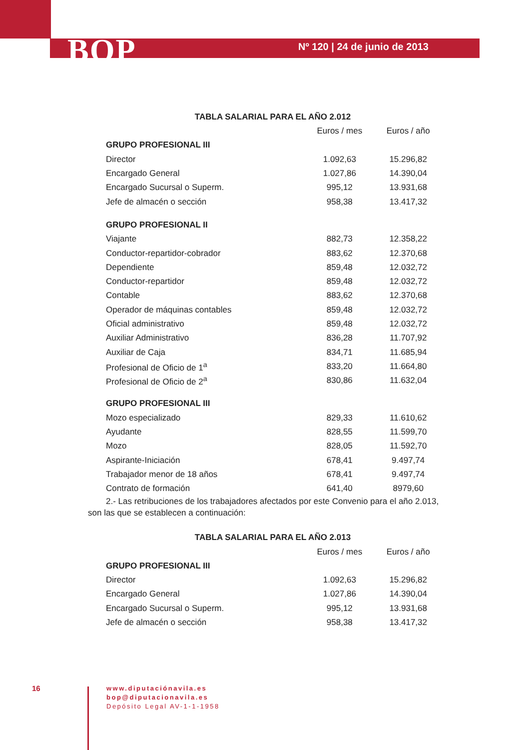BOP Nº 120 | 24 de junio de 2013
TABLA SALARIAL PARA EL AÑO 2.012
| | Euros / mes | Euros / año |
| --- | --- | --- |
| GRUPO PROFESIONAL III | | |
| Director | 1.092,63 | 15.296,82 |
| Encargado General | 1.027,86 | 14.390,04 |
| Encargado Sucursal o Superm. | 995,12 | 13.931,68 |
| Jefe de almacén o sección | 958,38 | 13.417,32 |
| GRUPO PROFESIONAL II | | |
| Viajante | 882,73 | 12.358,22 |
| Conductor-repartidor-cobrador | 883,62 | 12.370,68 |
| Dependiente | 859,48 | 12.032,72 |
| Conductor-repartidor | 859,48 | 12.032,72 |
| Contable | 883,62 | 12.370,68 |
| Operador de máquinas contables | 859,48 | 12.032,72 |
| Oficial administrativo | 859,48 | 12.032,72 |
| Auxiliar Administrativo | 836,28 | 11.707,92 |
| Auxiliar de Caja | 834,71 | 11.685,94 |
| Profesional de Oficio de 1<sup>a</sup> | 833,20 | 11.664,80 |
| Profesional de Oficio de 2<sup>a</sup> | 830,86 | 11.632,04 |
| GRUPO PROFESIONAL III | | |
| Mozo especializado | 829,33 | 11.610,62 |
| Ayudante | 828,55 | 11.599,70 |
| Mozo | 828,05 | 11.592,70 |
| Aspirante-Iniciación | 678,41 | 9.497,74 |
| Trabajador menor de 18 años | 678,41 | 9.497,74 |
| Contrato de formación | 641,40 | 8979,60 |
2.- Las retribuciones de los trabajadores afectados por este Convenio para el año 2.013, son las que se establecen a continuación:
TABLA SALARIAL PARA EL AÑO 2.013
| | Euros / mes | Euros / año |
| --- | --- | --- |
| GRUPO PROFESIONAL III | | |
| Director | 1.092,63 | 15.296,82 |
| Encargado General | 1.027,86 | 14.390,04 |
| Encargado Sucursal o Superm. | 995,12 | 13.931,68 |
| Jefe de almacén o sección | 958,38 | 13.417,32 |
16
www.diputaciónavila.es
bop@diputacionavila.es
Depósito Legal AV-1-1-1958